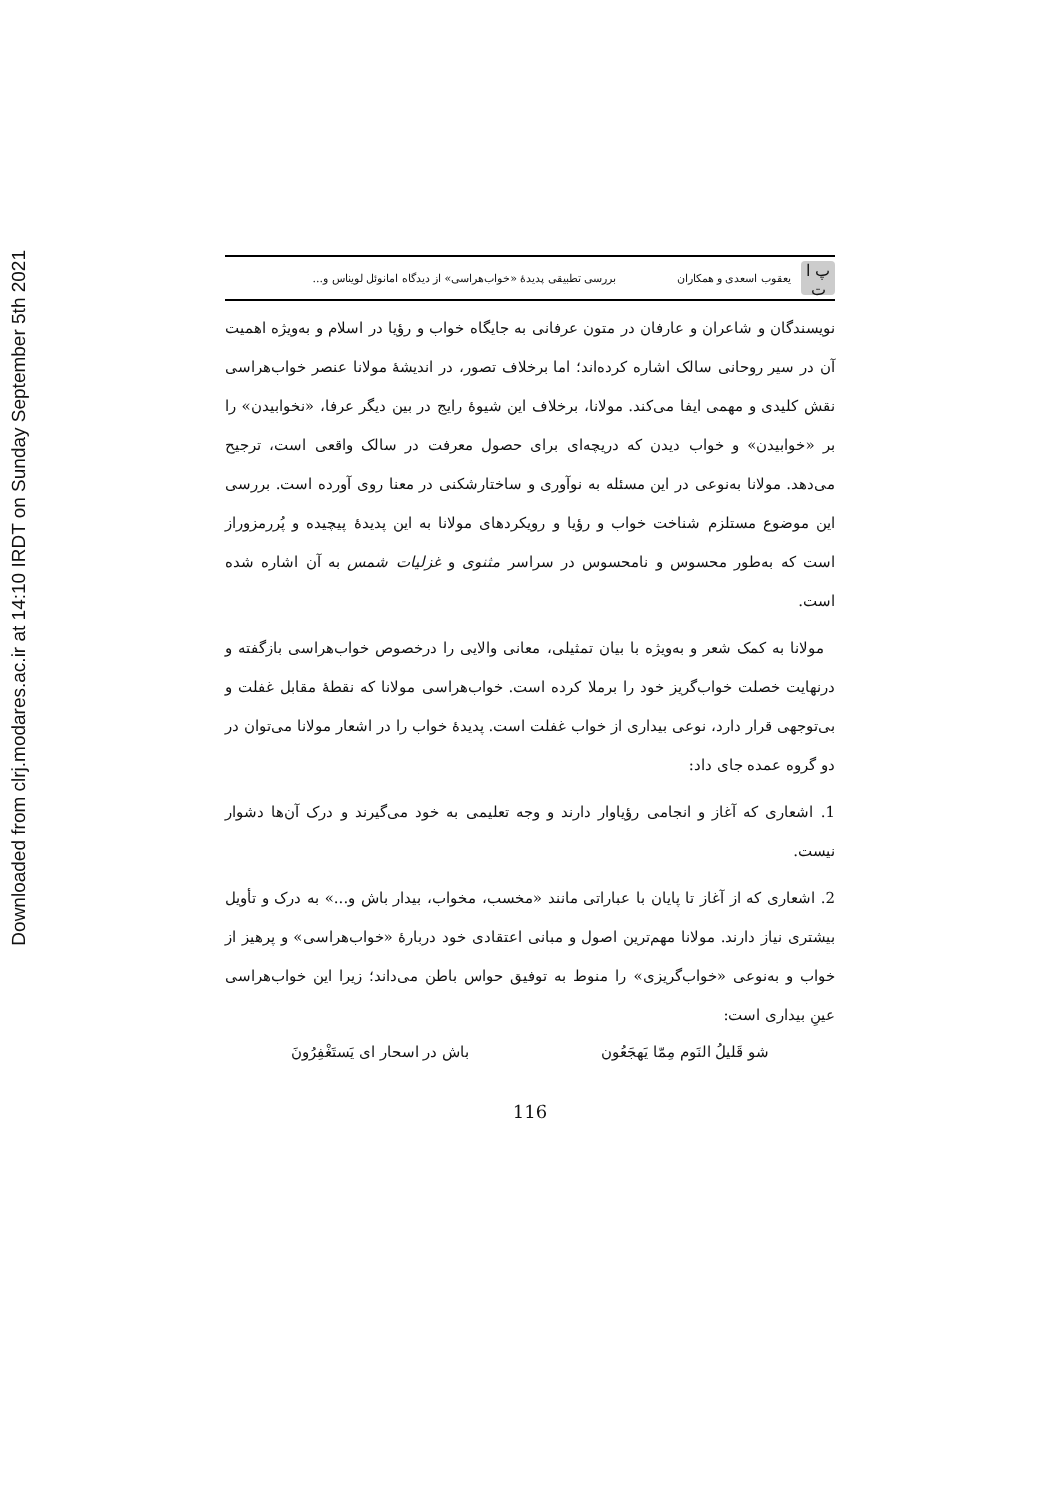Downloaded from clrj.modares.ac.ir at 14:10 IRDT on Sunday September 5th 2021
پ ا ت
یعقوب اسعدی و همکاران بررسی تطبیقی پدیدهٔ «خواب‌هراسی» از دیدگاه امانوئل لویناس و...
نویسندگان و شاعران و عارفان در متون عرفانی به جایگاه خواب و رؤیا در اسلام و به‌ویژه اهمیت آن در سیر روحانی سالک اشاره کرده‌اند؛ اما برخلاف تصور، در اندیشهٔ مولانا عنصر خواب‌هراسی نقش کلیدی و مهمی ایفا می‌کند. مولانا، برخلاف این شیوهٔ رایج در بین دیگر عرفا، «نخوابیدن» را بر «خوابیدن» و خواب دیدن که دریچه‌ای برای حصول معرفت در سالک واقعی است، ترجیح می‌دهد. مولانا به‌نوعی در این مسئله به نوآوری و ساختارشکنی در معنا روی آورده است. بررسی این موضوع مستلزم شناخت خواب و رؤیا و رویکردهای مولانا به این پدیدهٔ پیچیده و پُررمزوراز است که به‌طور محسوس و نامحسوس در سراسر مثنوی و غزلیات شمس به آن اشاره شده است.
مولانا به کمک شعر و به‌ویژه با بیان تمثیلی، معانی والایی را درخصوص خواب‌هراسی بازگفته و درنهایت خصلت خواب‌گریز خود را برملا کرده است. خواب‌هراسی مولانا که نقطهٔ مقابل غفلت و بی‌توجهی قرار دارد، نوعی بیداری از خواب غفلت است. پدیدهٔ خواب را در اشعار مولانا می‌توان در دو گروه عمده جای داد:
1. اشعاری که آغاز و انجامی رؤیاوار دارند و وجه تعلیمی به خود می‌گیرند و درک آن‌ها دشوار نیست.
2. اشعاری که از آغاز تا پایان با عباراتی مانند «مخسب، مخواب، بیدار باش و...» به درک و تأویل بیشتری نیاز دارند. مولانا مهم‌ترین اصول و مبانی اعتقادی خود دربارهٔ «خواب‌هراسی» و پرهیز از خواب و به‌نوعی «خواب‌گریزی» را منوط به توفیق حواس باطن می‌داند؛ زیرا این خواب‌هراسی عینِ بیداری است:
شو قَلیلُ النَوم مِمّا یَهجَعُون باش در اسحار ای یَستَغْفِرُونَ
116